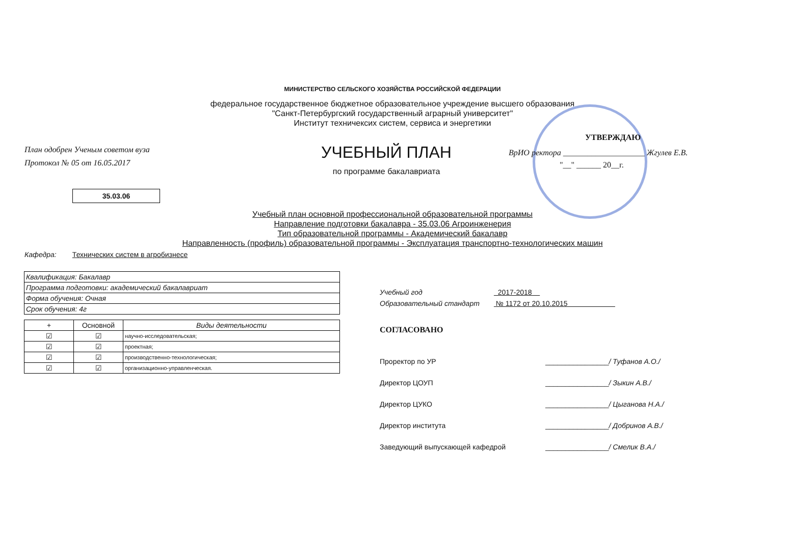МИНИСТЕРСТВО СЕЛЬСКОГО ХОЗЯЙСТВА РОССИЙСКОЙ ФЕДЕРАЦИИ
федеральное государственное бюджетное образовательное учреждение высшего образования
"Санкт-Петербургский государственный аграрный университет"
Институт техничексих систем, сервиса и энергетики
План одобрен Ученым советом вуза
Протокол № 05 от 16.05.2017
35.03.06
УЧЕБНЫЙ ПЛАН
по программе бакалавриата
УТВЕРЖДАЮ
ВрИО ректора ____________________ Жгулев Е.В.
"__" ______ 20__г.
Учебный план основной профессиональной образовательной программы
Направление подготовки бакалавра - 35.03.06 Агроинженерия
Тип образовательной программы - Академический бакалавр
Направленность (профиль) образовательной программы - Эксплуатация транспортно-технологических машин
Кафедра: Технических систем в агробизнесе
| Квалификация: Бакалавр |
| Программа подготовки: академический бакалавриат |
| Форма обучения: Очная |
| Срок обучения: 4г |
| + | Основной | Виды деятельности |
| --- | --- | --- |
| ☑ | ☑ | научно-исследовательская; |
| ☑ | ☑ | проектная; |
| ☑ | ☑ | производственно-технологическая; |
| ☑ | ☑ | организационно-управленческая. |
Учебный год 2017-2018
Образовательный стандарт № 1172 от 20.10.2015
СОГЛАСОВАНО
Проректор по УР ________________/ Туфанов А.О./
Директор ЦОУП ________________/ Зыкин А.В./
Директор ЦУКО ________________/ Цыганова Н.А./
Директор института ________________/ Добринов А.В./
Заведующий выпускающей кафедрой ________________/ Смелик В.А./